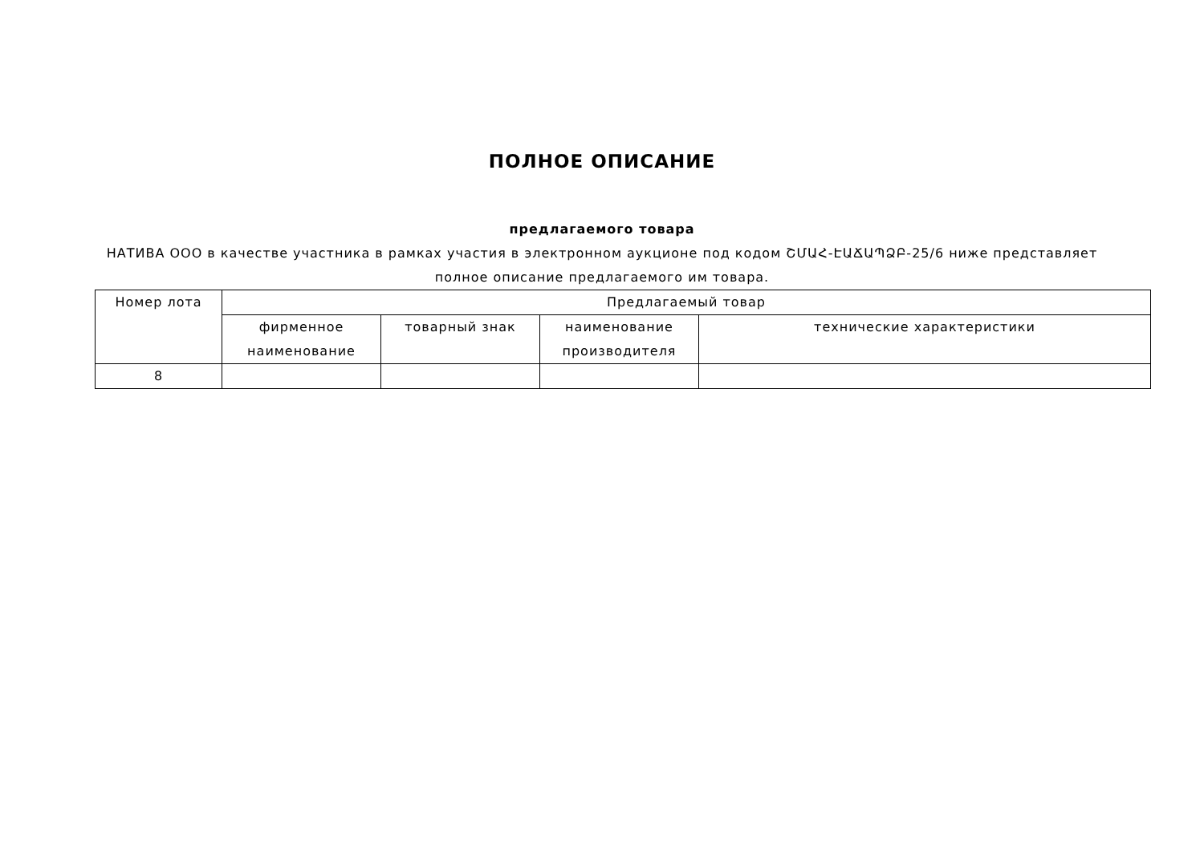ПОЛНОЕ ОПИСАНИЕ
предлагаемого товара
НАТИВА ООО в качестве участника в рамках участия в электронном аукционе под кодом ՇՄԱՀ-ԷԱՃԱՊՁԲ-25/6 ниже представляет полное описание предлагаемого им товара.
| Номер лота | Предлагаемый товар | | | |
| --- | --- | --- | --- | --- |
| | фирменное наименование | товарный знак | наименование производителя | технические характеристики |
| 8 | | | | |